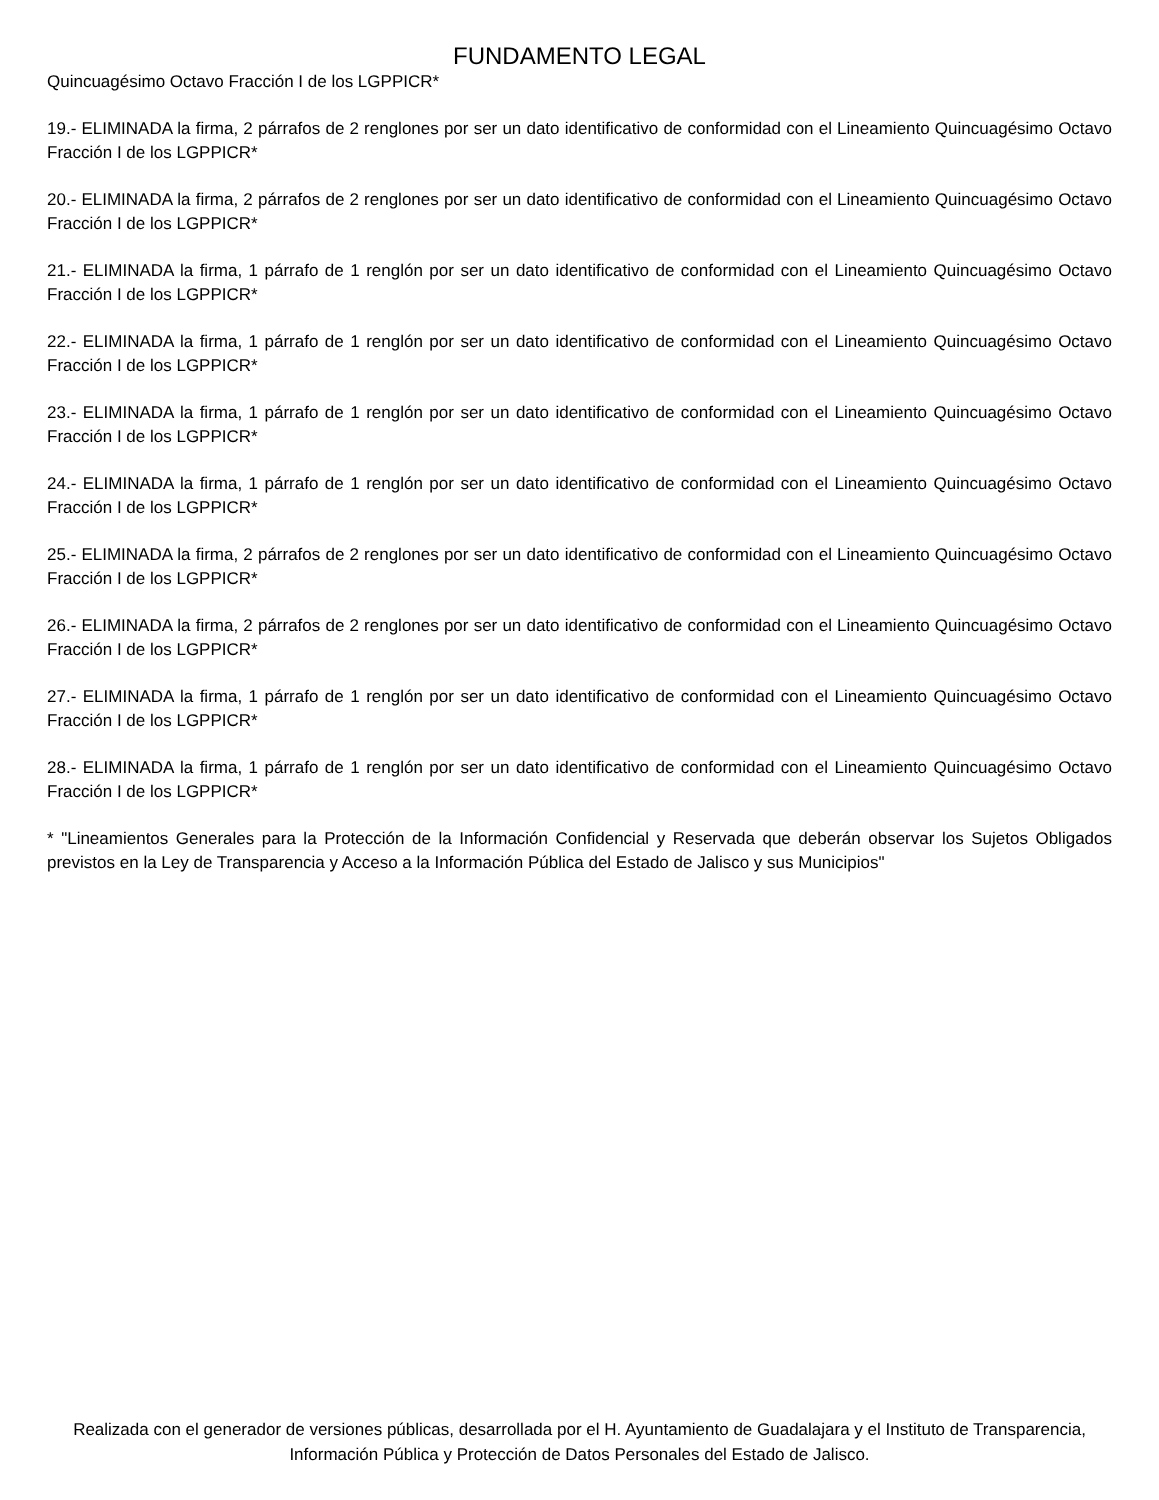FUNDAMENTO LEGAL
Quincuagésimo Octavo Fracción I de los LGPPICR*
19.- ELIMINADA la firma, 2 párrafos de 2 renglones por ser un dato identificativo de conformidad con el Lineamiento Quincuagésimo Octavo Fracción I de los LGPPICR*
20.- ELIMINADA la firma, 2 párrafos de 2 renglones por ser un dato identificativo de conformidad con el Lineamiento Quincuagésimo Octavo Fracción I de los LGPPICR*
21.- ELIMINADA la firma, 1 párrafo de 1 renglón por ser un dato identificativo de conformidad con el Lineamiento Quincuagésimo Octavo Fracción I de los LGPPICR*
22.- ELIMINADA la firma, 1 párrafo de 1 renglón por ser un dato identificativo de conformidad con el Lineamiento Quincuagésimo Octavo Fracción I de los LGPPICR*
23.- ELIMINADA la firma, 1 párrafo de 1 renglón por ser un dato identificativo de conformidad con el Lineamiento Quincuagésimo Octavo Fracción I de los LGPPICR*
24.- ELIMINADA la firma, 1 párrafo de 1 renglón por ser un dato identificativo de conformidad con el Lineamiento Quincuagésimo Octavo Fracción I de los LGPPICR*
25.- ELIMINADA la firma, 2 párrafos de 2 renglones por ser un dato identificativo de conformidad con el Lineamiento Quincuagésimo Octavo Fracción I de los LGPPICR*
26.- ELIMINADA la firma, 2 párrafos de 2 renglones por ser un dato identificativo de conformidad con el Lineamiento Quincuagésimo Octavo Fracción I de los LGPPICR*
27.- ELIMINADA la firma, 1 párrafo de 1 renglón por ser un dato identificativo de conformidad con el Lineamiento Quincuagésimo Octavo Fracción I de los LGPPICR*
28.- ELIMINADA la firma, 1 párrafo de 1 renglón por ser un dato identificativo de conformidad con el Lineamiento Quincuagésimo Octavo Fracción I de los LGPPICR*
* "Lineamientos Generales para la Protección de la Información Confidencial y Reservada que deberán observar los Sujetos Obligados previstos en la Ley de Transparencia y Acceso a la Información Pública del Estado de Jalisco y sus Municipios"
Realizada con el generador de versiones públicas, desarrollada por el H. Ayuntamiento de Guadalajara y el Instituto de Transparencia, Información Pública y Protección de Datos Personales del Estado de Jalisco.